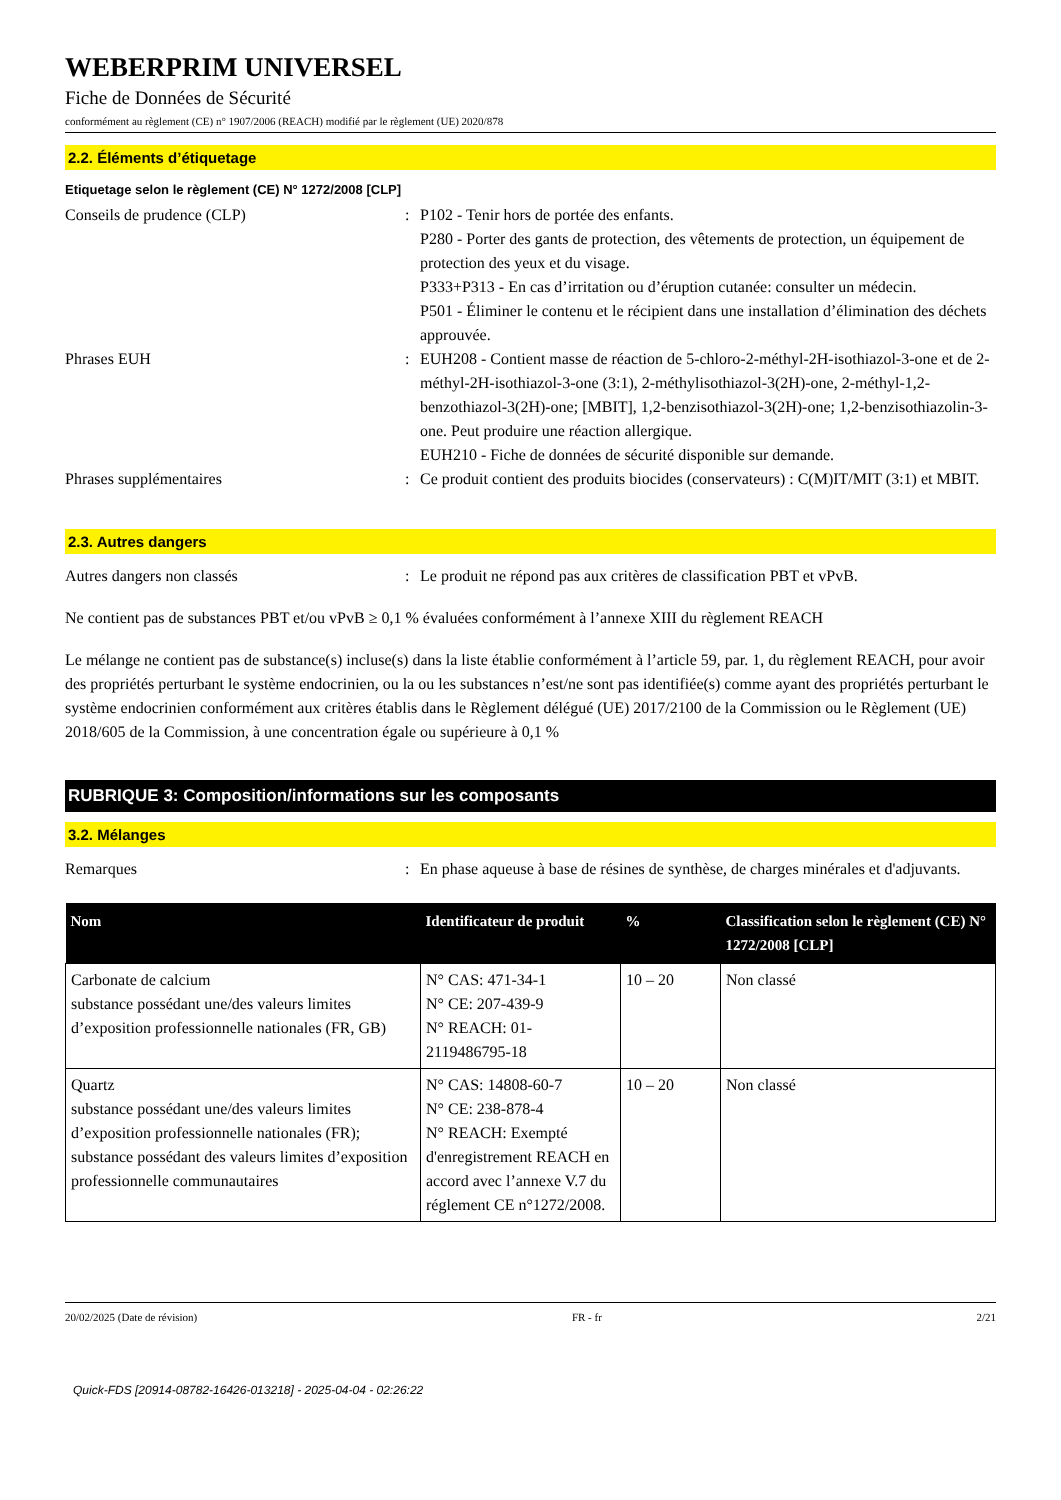WEBERPRIM UNIVERSEL
Fiche de Données de Sécurité
conformément au règlement (CE) n° 1907/2006 (REACH) modifié par le règlement (UE) 2020/878
2.2. Éléments d’étiquetage
Etiquetage selon le règlement (CE) N° 1272/2008 [CLP]
Conseils de prudence (CLP) : P102 - Tenir hors de portée des enfants.
P280 - Porter des gants de protection, des vêtements de protection, un équipement de protection des yeux et du visage.
P333+P313 - En cas d’irritation ou d’éruption cutanée: consulter un médecin.
P501 - Éliminer le contenu et le récipient dans une installation d’élimination des déchets approuvée.
Phrases EUH : EUH208 - Contient masse de réaction de 5-chloro-2-méthyl-2H-isothiazol-3-one et de 2-méthyl-2H-isothiazol-3-one (3:1), 2-méthylisothiazol-3(2H)-one, 2-méthyl-1,2-benzothiazol-3(2H)-one; [MBIT], 1,2-benzisothiazol-3(2H)-one; 1,2-benzisothiazolin-3-one. Peut produire une réaction allergique.
EUH210 - Fiche de données de sécurité disponible sur demande.
Phrases supplémentaires : Ce produit contient des produits biocides (conservateurs) : C(M)IT/MIT (3:1) et MBIT.
2.3. Autres dangers
Autres dangers non classés : Le produit ne répond pas aux critères de classification PBT et vPvB.
Ne contient pas de substances PBT et/ou vPvB ≥ 0,1 % évaluées conformément à l’annexe XIII du règlement REACH
Le mélange ne contient pas de substance(s) incluse(s) dans la liste établie conformément à l’article 59, par. 1, du règlement REACH, pour avoir des propriétés perturbant le système endocrinien, ou la ou les substances n’est/ne sont pas identifiée(s) comme ayant des propriétés perturbant le système endocrinien conformément aux critères établis dans le Règlement délégué (UE) 2017/2100 de la Commission ou le Règlement (UE) 2018/605 de la Commission, à une concentration égale ou supérieure à 0,1 %
RUBRIQUE 3: Composition/informations sur les composants
3.2. Mélanges
Remarques : En phase aqueuse à base de résines de synthèse, de charges minérales et d'adjuvants.
| Nom | Identificateur de produit | % | Classification selon le règlement (CE) N° 1272/2008 [CLP] |
| --- | --- | --- | --- |
| Carbonate de calcium substance possédant une/des valeurs limites d’exposition professionnelle nationales (FR, GB) | N° CAS: 471-34-1 N° CE: 207-439-9 N° REACH: 01-2119486795-18 | 10 – 20 | Non classé |
| Quartz substance possédant une/des valeurs limites d’exposition professionnelle nationales (FR); substance possédant des valeurs limites d’exposition professionnelle communautaires | N° CAS: 14808-60-7 N° CE: 238-878-4 N° REACH: Exempté d'enregistrement REACH en accord avec l’annexe V.7 du réglement CE n°1272/2008. | 10 – 20 | Non classé |
20/02/2025 (Date de révision) FR - fr 2/21
Quick-FDS [20914-08782-16426-013218] - 2025-04-04 - 02:26:22